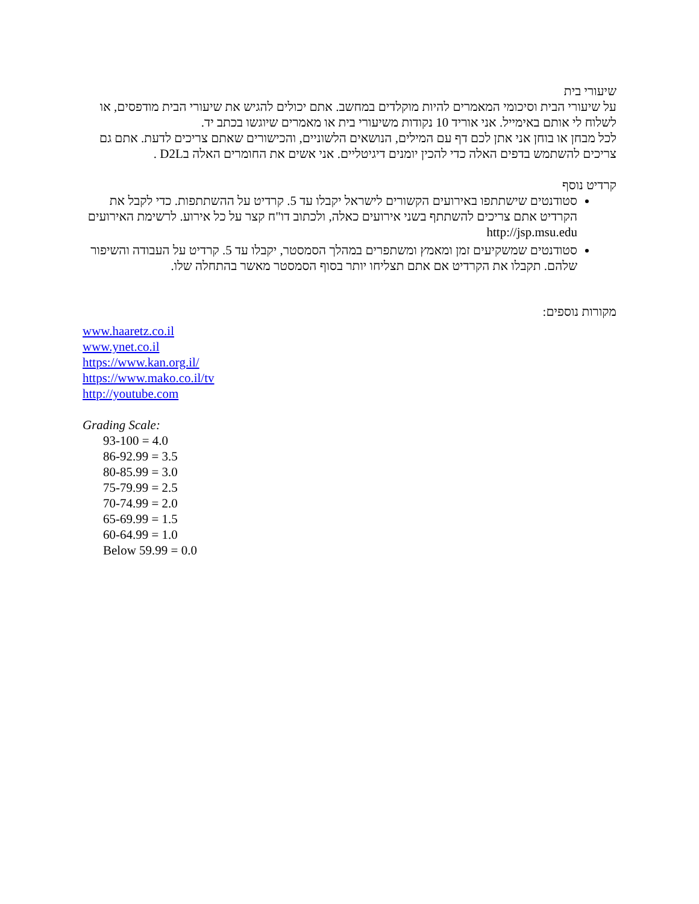שיעורי בית
על שיעורי הבית וסיכומי המאמרים להיות מוקלדים במחשב. אתם יכולים להגיש את שיעורי הבית מודפסים, או לשלוח לי אותם באימייל. אני אוריד 10 נקודות משיעורי בית או מאמרים שיוגשו בכתב יד.
לכל מבחן או בוחן אני אתן לכם דף עם המילים, הנושאים הלשוניים, והכישורים שאתם צריכים לדעת. אתם גם צריכים להשתמש בדפים האלה כדי להכין יומנים דיגיטליים. אני אשים את החומרים האלה בD2L .
קרדיט נוסף
סטודנטים שישתתפו באירועים הקשורים לישראל יקבלו עד 5. קרדיט על ההשתתפות. כדי לקבל את הקרדיט אתם צריכים להשתתף בשני אירועים כאלה, ולכתוב דו"ח קצר על כל אירוע. לרשימת האירועים http://jsp.msu.edu
סטודנטים שמשקיעים זמן ומאמץ ומשתפרים במהלך הסמסטר, יקבלו עד 5. קרדיט על העבודה והשיפור שלהם. תקבלו את הקרדיט אם אתם תצליחו יותר בסוף הסמסטר מאשר בהתחלה שלו.
מקורות נוספים:
www.haaretz.co.il
www.ynet.co.il
https://www.kan.org.il/
https://www.mako.co.il/tv
http://youtube.com
Grading Scale:
93-100 = 4.0
86-92.99 = 3.5
80-85.99 = 3.0
75-79.99 = 2.5
70-74.99 = 2.0
65-69.99 = 1.5
60-64.99 = 1.0
Below 59.99 = 0.0